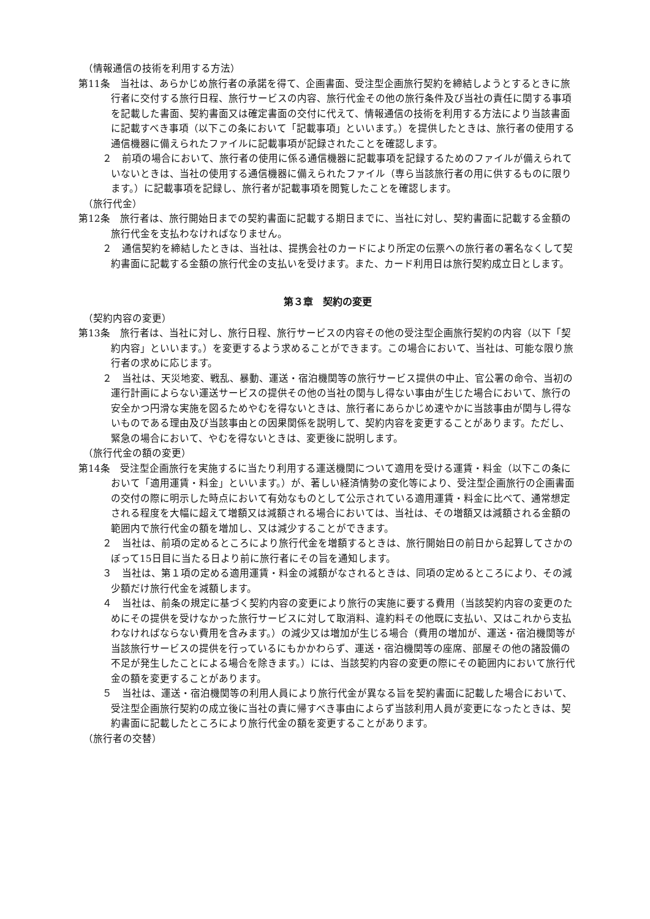（情報通信の技術を利用する方法）
第11条　当社は、あらかじめ旅行者の承諾を得て、企画書面、受注型企画旅行契約を締結しようとするときに旅行者に交付する旅行日程、旅行サービスの内容、旅行代金その他の旅行条件及び当社の責任に関する事項を記載した書面、契約書面又は確定書面の交付に代えて、情報通信の技術を利用する方法により当該書面に記載すべき事項（以下この条において「記載事項」といいます。）を提供したときは、旅行者の使用する通信機器に備えられたファイルに記載事項が記録されたことを確認します。
２　前項の場合において、旅行者の使用に係る通信機器に記載事項を記録するためのファイルが備えられていないときは、当社の使用する通信機器に備えられたファイル（専ら当該旅行者の用に供するものに限ります。）に記載事項を記録し、旅行者が記載事項を閲覧したことを確認します。
（旅行代金）
第12条　旅行者は、旅行開始日までの契約書面に記載する期日までに、当社に対し、契約書面に記載する金額の旅行代金を支払わなければなりません。
２　通信契約を締結したときは、当社は、提携会社のカードにより所定の伝票への旅行者の署名なくして契約書面に記載する金額の旅行代金の支払いを受けます。また、カード利用日は旅行契約成立日とします。
第３章　契約の変更
（契約内容の変更）
第13条　旅行者は、当社に対し、旅行日程、旅行サービスの内容その他の受注型企画旅行契約の内容（以下「契約内容」といいます。）を変更するよう求めることができます。この場合において、当社は、可能な限り旅行者の求めに応じます。
２　当社は、天災地変、戦乱、暴動、運送・宿泊機関等の旅行サービス提供の中止、官公署の命令、当初の運行計画によらない運送サービスの提供その他の当社の関与し得ない事由が生じた場合において、旅行の安全かつ円滑な実施を図るためやむを得ないときは、旅行者にあらかじめ速やかに当該事由が関与し得ないものである理由及び当該事由との因果関係を説明して、契約内容を変更することがあります。ただし、緊急の場合において、やむを得ないときは、変更後に説明します。
（旅行代金の額の変更）
第14条　受注型企画旅行を実施するに当たり利用する運送機関について適用を受ける運賃・料金（以下この条において「適用運賃・料金」といいます。）が、著しい経済情勢の変化等により、受注型企画旅行の企画書面の交付の際に明示した時点において有効なものとして公示されている適用運賃・料金に比べて、通常想定される程度を大幅に超えて増額又は減額される場合においては、当社は、その増額又は減額される金額の範囲内で旅行代金の額を増加し、又は減少することができます。
２　当社は、前項の定めるところにより旅行代金を増額するときは、旅行開始日の前日から起算してさかのぼって15日目に当たる日より前に旅行者にその旨を通知します。
３　当社は、第１項の定める適用運賃・料金の減額がなされるときは、同項の定めるところにより、その減少額だけ旅行代金を減額します。
４　当社は、前条の規定に基づく契約内容の変更により旅行の実施に要する費用（当該契約内容の変更のためにその提供を受けなかった旅行サービスに対して取消料、違約料その他既に支払い、又はこれから支払わなければならない費用を含みます。）の減少又は増加が生じる場合（費用の増加が、運送・宿泊機関等が当該旅行サービスの提供を行っているにもかかわらず、運送・宿泊機関等の座席、部屋その他の諸設備の不足が発生したことによる場合を除きます。）には、当該契約内容の変更の際にその範囲内において旅行代金の額を変更することがあります。
５　当社は、運送・宿泊機関等の利用人員により旅行代金が異なる旨を契約書面に記載した場合において、受注型企画旅行契約の成立後に当社の責に帰すべき事由によらず当該利用人員が変更になったときは、契約書面に記載したところにより旅行代金の額を変更することがあります。
（旅行者の交替）